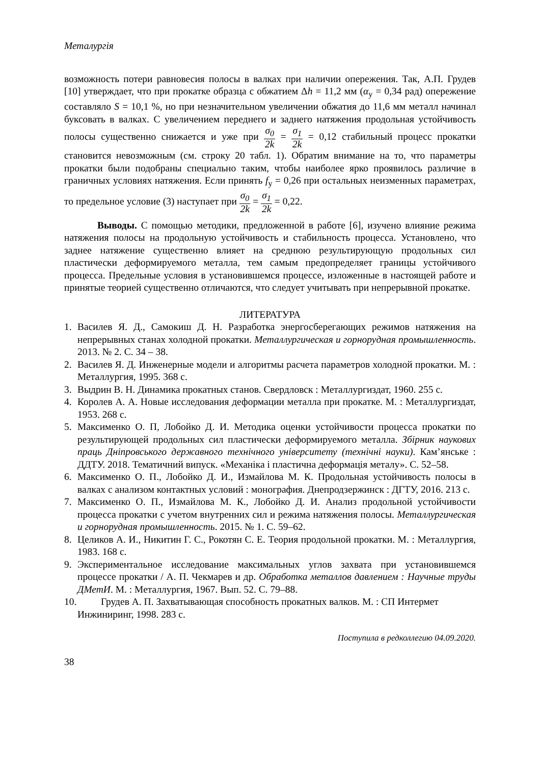Металургія
возможность потери равновесия полосы в валках при наличии опережения. Так, А.П. Грудев [10] утверждает, что при прокатке образца с обжатием Δh = 11,2 мм (α<sub>у</sub> = 0,34 рад) опережение составляло S = 10,1 %, но при незначительном увеличении обжатия до 11,6 мм металл начинал буксовать в валках. С увеличением переднего и заднего натяжения продольная устойчивость полосы существенно снижается и уже при σ<sub>0</sub> 2k = σ<sub>1</sub> 2k = 0,12 стабильный процесс прокатки становится невозможным (см. строку 20 табл. 1). Обратим внимание на то, что параметры прокатки были подобраны специально таким, чтобы наиболее ярко проявилось различие в граничных условиях натяжения. Если принять f<sub>у</sub> = 0,26 при остальных неизменных параметрах, то предельное условие (3) наступает при σ<sub>0</sub> 2k = σ<sub>1</sub> 2k = 0,22.
Выводы. С помощью методики, предложенной в работе [6], изучено влияние режима натяжения полосы на продольную устойчивость и стабильность процесса. Установлено, что заднее натяжение существенно влияет на среднюю результирующую продольных сил пластически деформируемого металла, тем самым предопределяет границы устойчивого процесса. Предельные условия в установившемся процессе, изложенные в настоящей работе и принятые теорией существенно отличаются, что следует учитывать при непрерывной прокатке.
ЛИТЕРАТУРА
1. Василев Я. Д., Самокиш Д. Н. Разработка энергосберегающих режимов натяжения на непрерывных станах холодной прокатки. Металлургическая и горнорудная промышленность. 2013. № 2. С. 34 – 38.
2. Василев Я. Д. Инженерные модели и алгоритмы расчета параметров холодной прокатки. М. : Металлургия, 1995. 368 с.
3. Выдрин В. Н. Динамика прокатных станов. Свердловск : Металлургиздат, 1960. 255 с.
4. Королев А. А. Новые исследования деформации металла при прокатке. М. : Металлургиздат, 1953. 268 с.
5. Максименко О. П, Лобойко Д. И. Методика оценки устойчивости процесса прокатки по результирующей продольных сил пластически деформируемого металла. Збірник наукових праць Дніпровського державного технічного університету (технічні науки). Кам’янське : ДДТУ. 2018. Тематичний випуск. «Механіка і пластична деформація металу». С. 52–58.
6. Максименко О. П., Лобойко Д. И., Измайлова М. К. Продольная устойчивость полосы в валках с анализом контактных условий : монография. Днепродзержинск : ДГТУ, 2016. 213 с.
7. Максименко О. П., Измайлова М. К., Лобойко Д. И. Анализ продольной устойчивости процесса прокатки с учетом внутренних сил и режима натяжения полосы. Металлургическая и горнорудная промышленность. 2015. № 1. С. 59–62.
8. Целиков А. И., Никитин Г. С., Рокотян С. Е. Теория продольной прокатки. М. : Металлургия, 1983. 168 с.
9. Экспериментальное исследование максимальных углов захвата при установившемся процессе прокатки / А. П. Чекмарев и др. Обработка металлов давлением : Научные труды ДМетИ. М. : Металлургия, 1967. Вып. 52. С. 79–88.
10. Грудев А. П. Захватывающая способность прокатных валков. М. : СП Интермет
Инжиниринг, 1998. 283 с.
Поступила в редколлегию 04.09.2020.
38